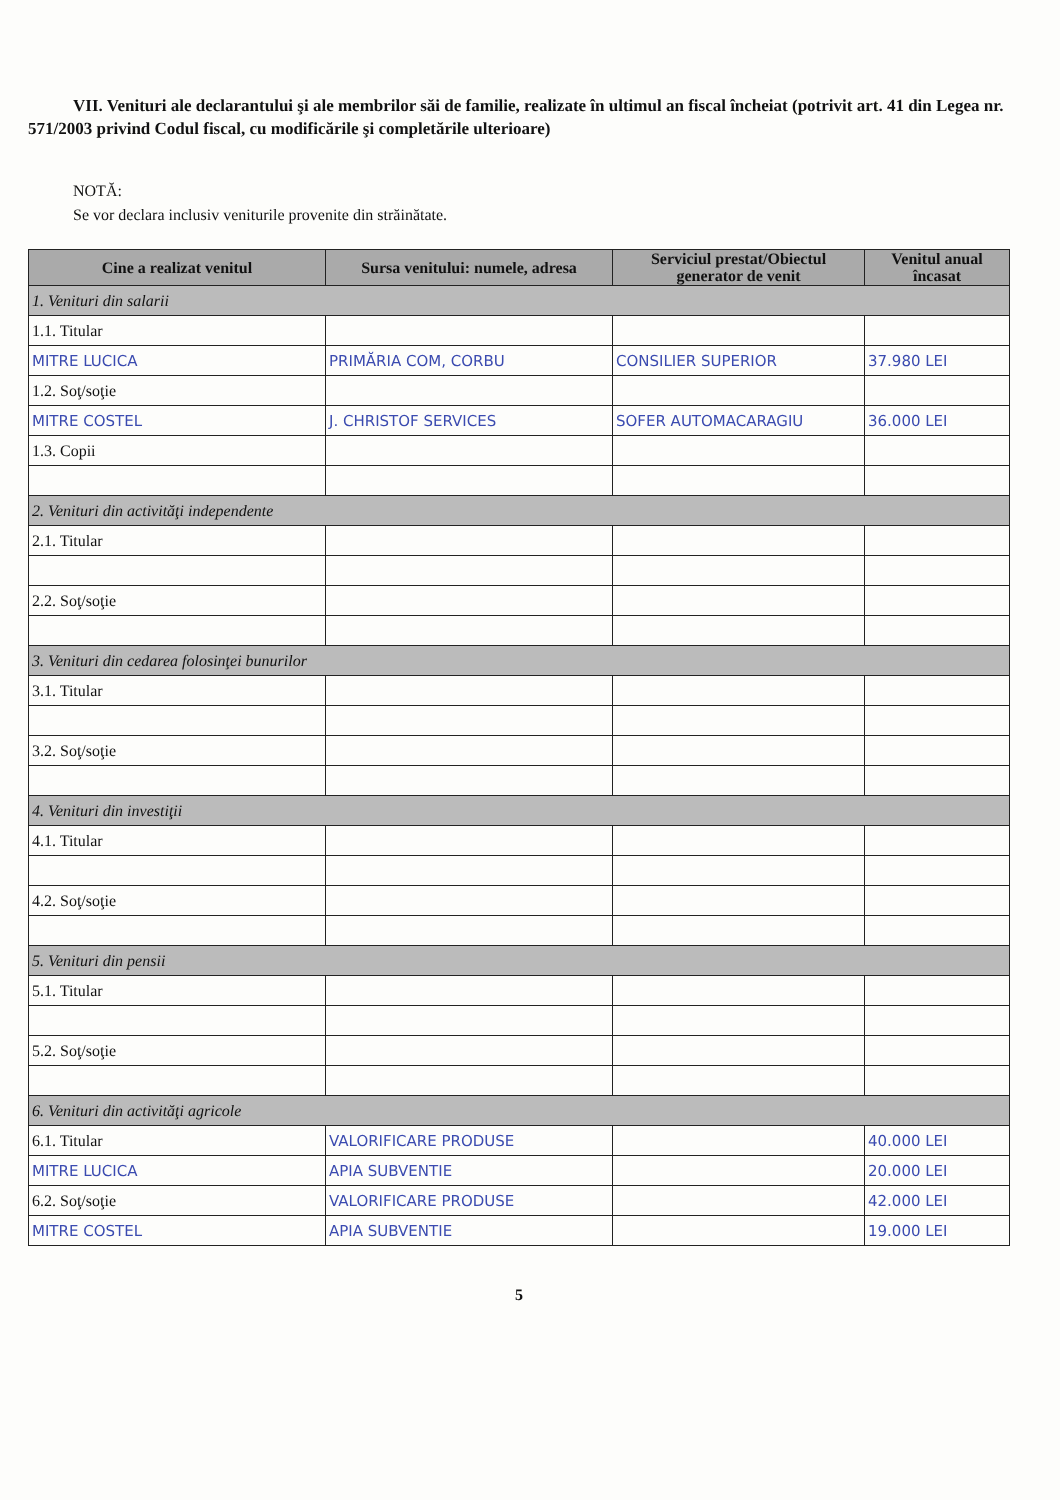VII. Venituri ale declarantului şi ale membrilor săi de familie, realizate în ultimul an fiscal încheiat (potrivit art. 41 din Legea nr. 571/2003 privind Codul fiscal, cu modificările şi completările ulterioare)
NOTĂ:
Se vor declara inclusiv veniturile provenite din străinătate.
| Cine a realizat venitul | Sursa venitului: numele, adresa | Serviciul prestat/Obiectul generator de venit | Venitul anual încasat |
| --- | --- | --- | --- |
| 1. Venituri din salarii | | | |
| 1.1. Titular | | | |
| MITRE LUCICA | PRIMĂRIA COM, CORBU | CONSILIER SUPERIOR | 37.980 LEI |
| 1.2. Soţ/soţie | | | |
| MITRE COSTEL | J. CHRISTOF SERVICES | SOFER AUTOMACARAGIU | 36.000 LEI |
| 1.3. Copii | | | |
| 2. Venituri din activităţi independente | | | |
| 2.1. Titular | | | |
| 2.2. Soţ/soţie | | | |
| 3. Venituri din cedarea folosinţei bunurilor | | | |
| 3.1. Titular | | | |
| 3.2. Soţ/soţie | | | |
| 4. Venituri din investiţii | | | |
| 4.1. Titular | | | |
| 4.2. Soţ/soţie | | | |
| 5. Venituri din pensii | | | |
| 5.1. Titular | | | |
| 5.2. Soţ/soţie | | | |
| 6. Venituri din activităţi agricole | | | |
| 6.1. Titular | VALORIFICARE PRODUSE | | 40.000 LEI |
| MITRE LUCICA | APIA SUBVENTIE | | 20.000 LEI |
| 6.2. Soţ/soţie | VALORIFICARE PRODUSE | | 42.000 LEI |
| MITRE COSTEL | APIA SUBVENTIE | | 19.000 LEI |
5